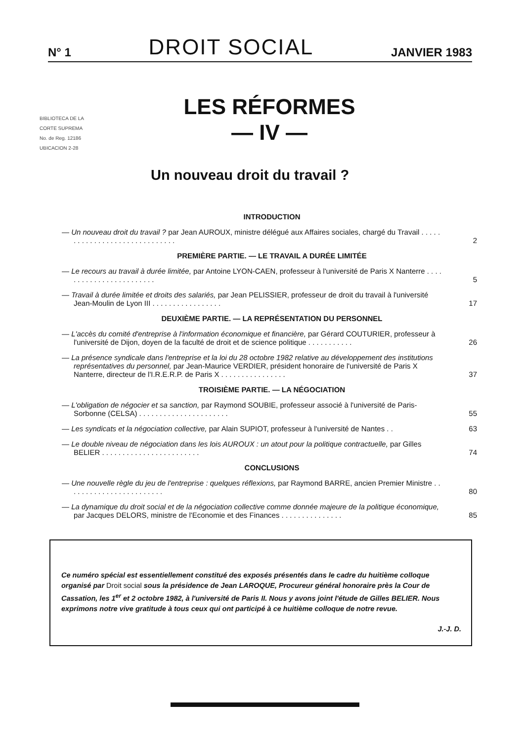N° 1 DROIT SOCIAL JANVIER 1983
BIBLIOTECA DE LA
CORTE SUPREMA
No. de Reg. 12186
UBICACION 2-28
LES RÉFORMES
— IV —
Un nouveau droit du travail ?
INTRODUCTION
— Un nouveau droit du travail ? par Jean AUROUX, ministre délégué aux Affaires sociales, chargé du Travail . . . . . . . . . . . . . . . . . . . . . . . . . . . . . . 2
PREMIÈRE PARTIE. — LE TRAVAIL A DURÉE LIMITÉE
— Le recours au travail à durée limitée, par Antoine LYON-CAEN, professeur à l'université de Paris X Nanterre . . . . . . . . . . . . . . . . . . . . . . . . 5
— Travail à durée limitée et droits des salariés, par Jean PELISSIER, professeur de droit du travail à l'université Jean-Moulin de Lyon III . . . . . . . . . . . . . . . . . 17
DEUXIÈME PARTIE. — LA REPRÉSENTATION DU PERSONNEL
— L'accès du comité d'entreprise à l'information économique et financière, par Gérard COUTURIER, professeur à l'université de Dijon, doyen de la faculté de droit et de science politique . . . . . . . . . . . 26
— La présence syndicale dans l'entreprise et la loi du 28 octobre 1982 relative au développement des institutions représentatives du personnel, par Jean-Maurice VERDIER, président honoraire de l'université de Paris X Nanterre, directeur de l'I.R.E.R.P. de Paris X . . . . . . . . . . . . . . . . 37
TROISIÈME PARTIE. — LA NÉGOCIATION
— L'obligation de négocier et sa sanction, par Raymond SOUBIE, professeur associé à l'université de Paris-Sorbonne (CELSA) . . . . . . . . . . . . . . . . . . . . . . 55
— Les syndicats et la négociation collective, par Alain SUPIOT, professeur à l'université de Nantes . . 63
— Le double niveau de négociation dans les lois AUROUX : un atout pour la politique contractuelle, par Gilles BELIER . . . . . . . . . . . . . . . . . . . . . . . . 74
CONCLUSIONS
— Une nouvelle règle du jeu de l'entreprise : quelques réflexions, par Raymond BARRE, ancien Premier Ministre . . . . . . . . . . . . . . . . . . . . . . . . 80
— La dynamique du droit social et de la négociation collective comme donnée majeure de la politique économique, par Jacques DELORS, ministre de l'Economie et des Finances . . . . . . . . . . . . . . . 85
Ce numéro spécial est essentiellement constitué des exposés présentés dans le cadre du huitième colloque organisé par Droit social sous la présidence de Jean LAROQUE, Procureur général honoraire près la Cour de Cassation, les 1<sup>er</sup> et 2 octobre 1982, à l'université de Paris II. Nous y avons joint l'étude de Gilles BELIER. Nous exprimons notre vive gratitude à tous ceux qui ont participé à ce huitième colloque de notre revue.
J.-J. D.